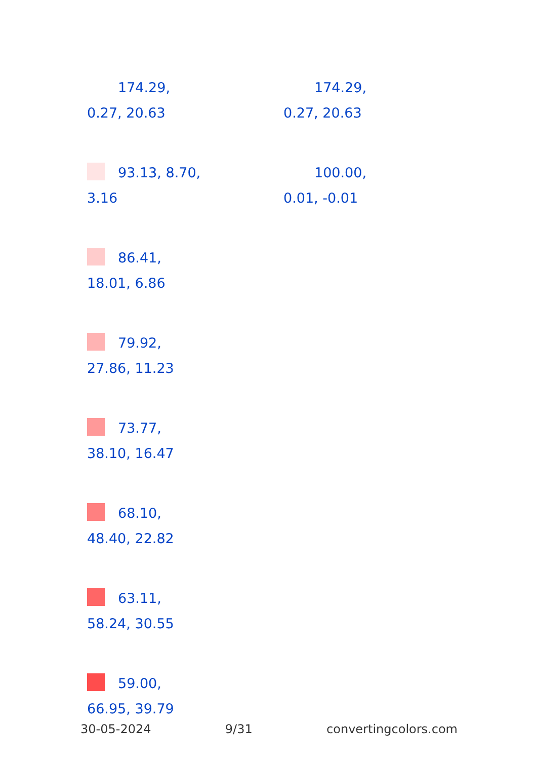174.29, 0.27, 20.63
93.13, 8.70, 3.16
86.41, 18.01, 6.86
79.92, 27.86, 11.23
73.77, 38.10, 16.47
68.10, 48.40, 22.82
63.11, 58.24, 30.55
59.00, 66.95, 39.79
174.29, 0.27, 20.63
100.00, 0.01, -0.01
30-05-2024 9/31 convertingcolors.com